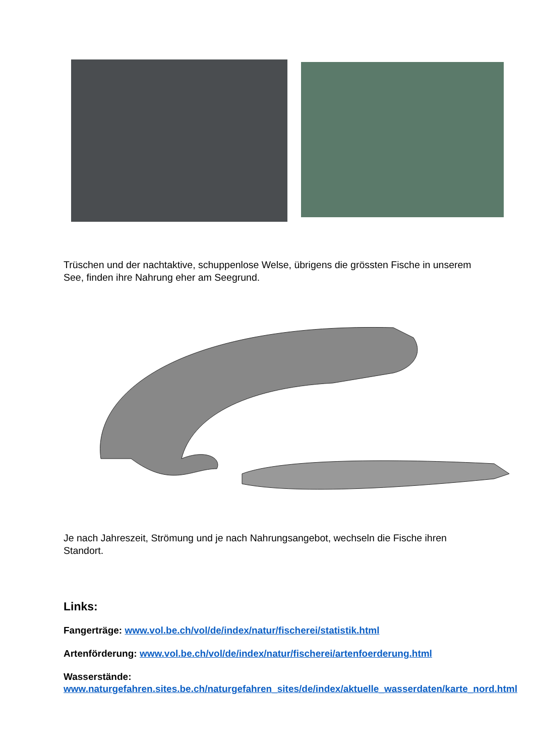Trüschen und der nachtaktive, schuppenlose Welse, übrigens die grössten Fische in unserem See, finden ihre Nahrung eher am Seegrund.
Je nach Jahreszeit, Strömung und je nach Nahrungsangebot, wechseln die Fische ihren Standort.
Links:
Fangerträge: www.vol.be.ch/vol/de/index/natur/fischerei/statistik.html
Artenförderung: www.vol.be.ch/vol/de/index/natur/fischerei/artenfoerderung.html
Wasserstände:
www.naturgefahren.sites.be.ch/naturgefahren_sites/de/index/aktuelle_wasserdaten/karte_nord.html